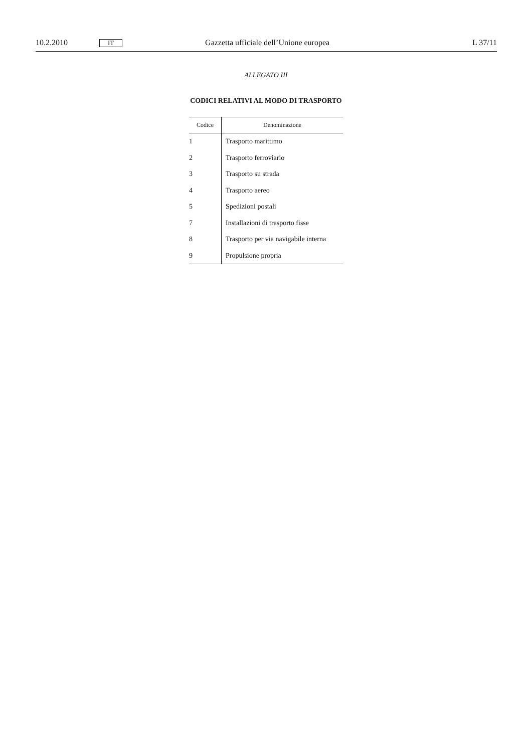10.2.2010 IT Gazzetta ufficiale dell’Unione europea L 37/11
ALLEGATO III
CODICI RELATIVI AL MODO DI TRASPORTO
| Codice | Denominazione |
| --- | --- |
| 1 | Trasporto marittimo |
| 2 | Trasporto ferroviario |
| 3 | Trasporto su strada |
| 4 | Trasporto aereo |
| 5 | Spedizioni postali |
| 7 | Installazioni di trasporto fisse |
| 8 | Trasporto per via navigabile interna |
| 9 | Propulsione propria |